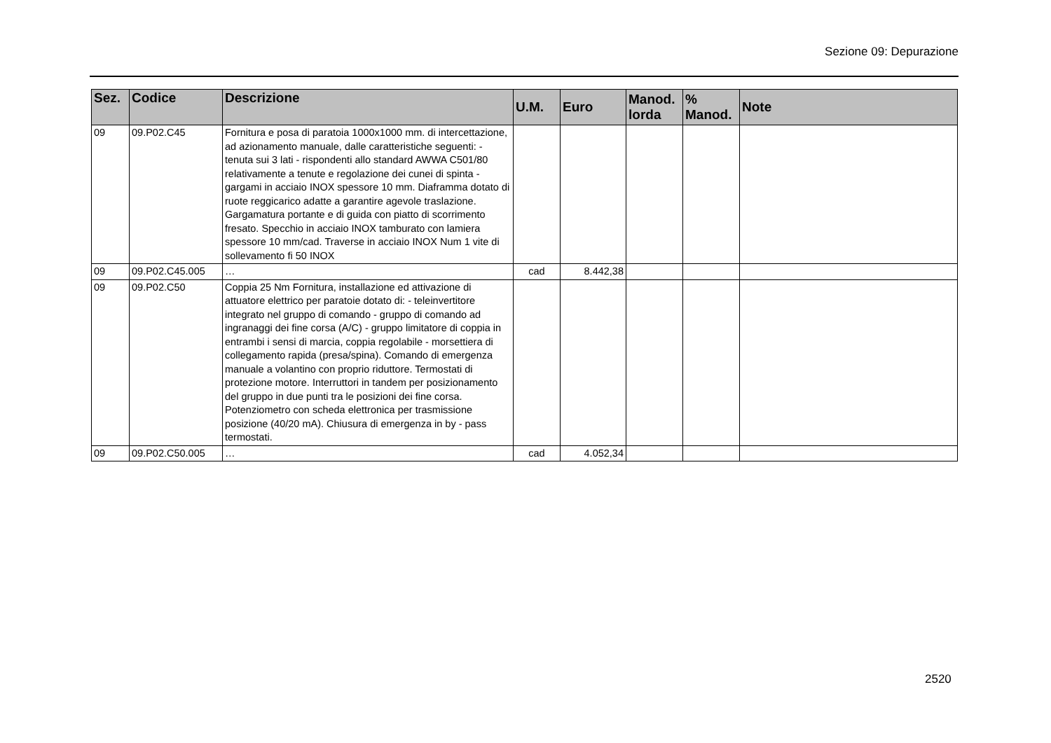Sezione 09: Depurazione
| Sez. | Codice | Descrizione | U.M. | Euro | Manod. lorda | % Manod. | Note |
| --- | --- | --- | --- | --- | --- | --- | --- |
| 09 | 09.P02.C45 | Fornitura e posa di paratoia 1000x1000 mm. di intercettazione, ad azionamento manuale, dalle caratteristiche seguenti: - tenuta sui 3 lati - rispondenti allo standard AWWA C501/80 relativamente a tenute e regolazione dei cunei di spinta - gargami in acciaio INOX spessore 10 mm. Diaframma dotato di ruote reggicarico adatte a garantire agevole traslazione. Gargamatura portante e di guida con piatto di scorrimento fresato. Specchio in acciaio INOX tamburato con lamiera spessore 10 mm/cad. Traverse in acciaio INOX Num 1 vite di sollevamento fi 50 INOX | | | | | |
| 09 | 09.P02.C45.005 | … | cad | 8.442,38 | | | |
| 09 | 09.P02.C50 | Coppia 25 Nm Fornitura, installazione ed attivazione di attuatore elettrico per paratoie dotato di: - teleinvertitore integrato nel gruppo di comando - gruppo di comando ad ingranaggi dei fine corsa (A/C) - gruppo limitatore di coppia in entrambi i sensi di marcia, coppia regolabile - morsettiera di collegamento rapida (presa/spina). Comando di emergenza manuale a volantino con proprio riduttore. Termostati di protezione motore. Interruttori in tandem per posizionamento del gruppo in due punti tra le posizioni dei fine corsa. Potenziometro con scheda elettronica per trasmissione posizione (40/20 mA). Chiusura di emergenza in by - pass termostati. | | | | | |
| 09 | 09.P02.C50.005 | … | cad | 4.052,34 | | | |
2520